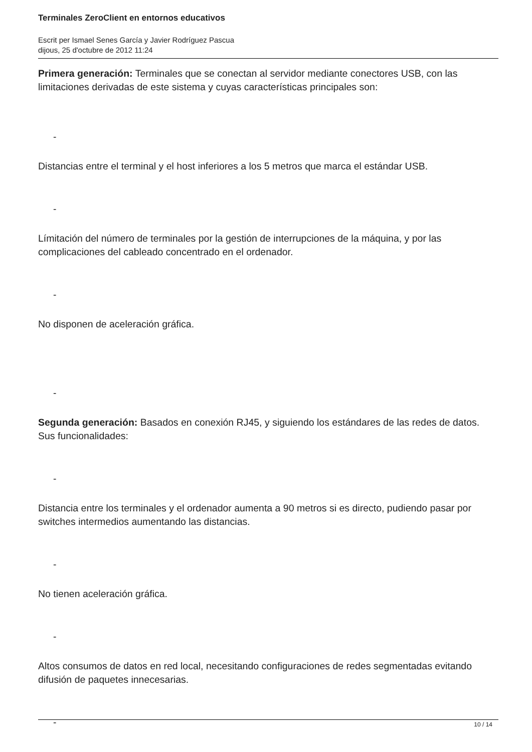Terminales ZeroClient en entornos educativos
Escrit per Ismael Senes García y Javier Rodríguez Pascua
dijous, 25 d'octubre de 2012 11:24
Primera generación: Terminales que se conectan al servidor mediante conectores USB, con las limitaciones derivadas de este sistema y cuyas características principales son:
-
Distancias entre el terminal y el host inferiores a los 5 metros que marca el estándar USB.
-
Límitación del número de terminales por la gestión de interrupciones de la máquina, y por las complicaciones del cableado concentrado en el ordenador.
-
No disponen de aceleración gráfica.
-
Segunda generación: Basados en conexión RJ45, y siguiendo los estándares de las redes de datos. Sus funcionalidades:
-
Distancia entre los terminales y el ordenador aumenta a 90 metros si es directo, pudiendo pasar por switches intermedios aumentando las distancias.
-
No tienen aceleración gráfica.
-
Altos consumos de datos en red local, necesitando configuraciones de redes segmentadas evitando difusión de paquetes innecesarias.
-
10 / 14